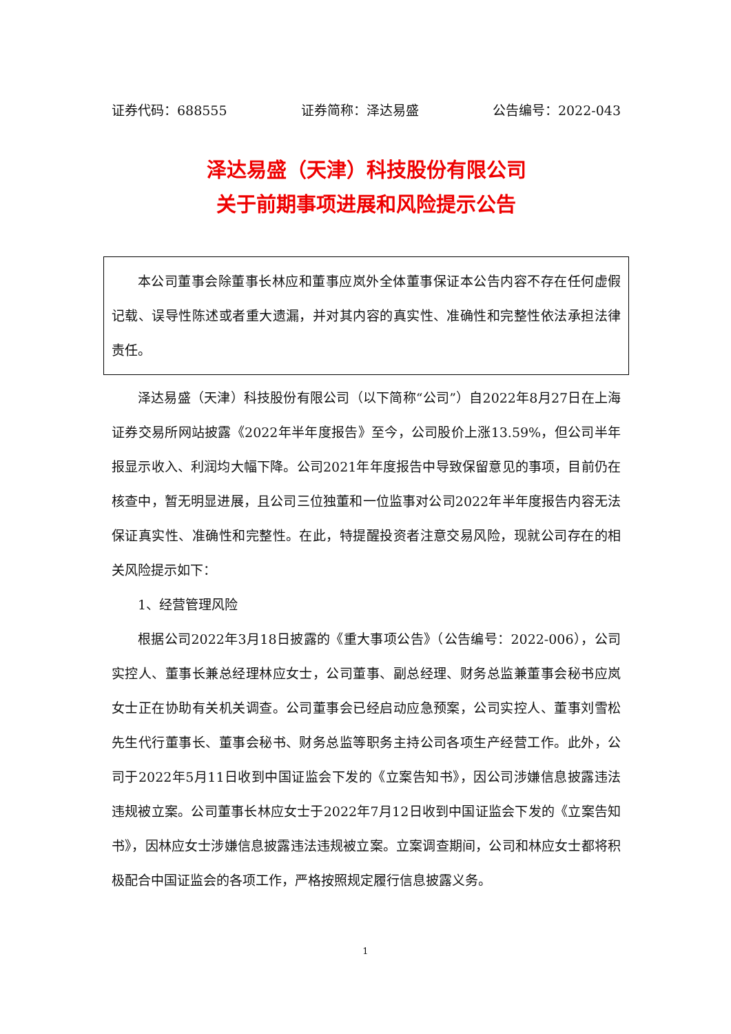证券代码：688555 证券简称：泽达易盛 公告编号：2022-043
泽达易盛（天津）科技股份有限公司
关于前期事项进展和风险提示公告
本公司董事会除董事长林应和董事应岚外全体董事保证本公告内容不存在任何虚假记载、误导性陈述或者重大遗漏，并对其内容的真实性、准确性和完整性依法承担法律责任。
泽达易盛（天津）科技股份有限公司（以下简称“公司”）自2022年8月27日在上海证券交易所网站披露《2022年半年度报告》至今，公司股价上涨13.59%，但公司半年报显示收入、利润均大幅下降。公司2021年年度报告中导致保留意见的事项，目前仍在核查中，暂无明显进展，且公司三位独董和一位监事对公司2022年半年度报告内容无法保证真实性、准确性和完整性。在此，特提醒投资者注意交易风险，现就公司存在的相关风险提示如下：
1、经营管理风险
根据公司2022年3月18日披露的《重大事项公告》（公告编号：2022-006），公司实控人、董事长兼总经理林应女士，公司董事、副总经理、财务总监兼董事会秘书应岚女士正在协助有关机关调查。公司董事会已经启动应急预案，公司实控人、董事刘雪松先生代行董事长、董事会秘书、财务总监等职务主持公司各项生产经营工作。此外，公司于2022年5月11日收到中国证监会下发的《立案告知书》，因公司涉嫌信息披露违法违规被立案。公司董事长林应女士于2022年7月12日收到中国证监会下发的《立案告知书》，因林应女士涉嫌信息披露违法违规被立案。立案调查期间，公司和林应女士都将积极配合中国证监会的各项工作，严格按照规定履行信息披露义务。
1